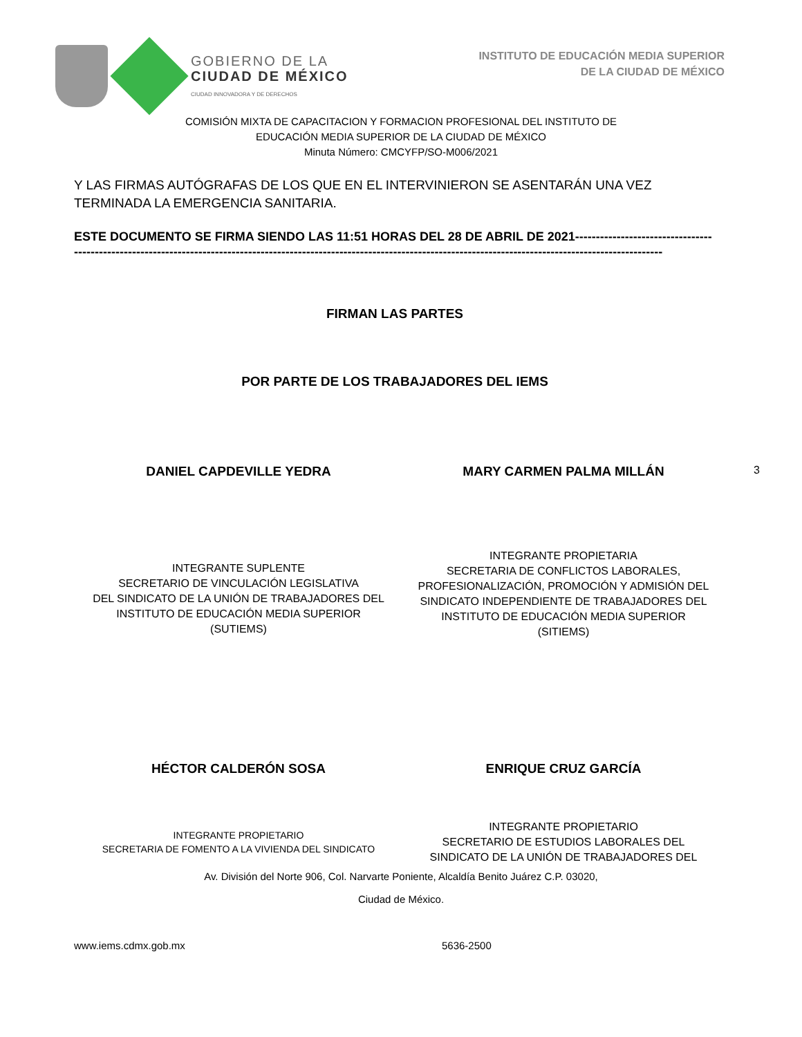GOBIERNO DE LA
CIUDAD DE MÉXICO
CIUDAD INNOVADORA Y DE DERECHOS
INSTITUTO DE EDUCACIÓN MEDIA SUPERIOR
DE LA CIUDAD DE MÉXICO
COMISIÓN MIXTA DE CAPACITACION Y FORMACION PROFESIONAL DEL INSTITUTO DE
EDUCACIÓN MEDIA SUPERIOR DE LA CIUDAD DE MÉXICO
Minuta Número: CMCYFP/SO-M006/2021
Y LAS FIRMAS AUTÓGRAFAS DE LOS QUE EN EL INTERVINIERON SE ASENTARÁN UNA VEZ TERMINADA LA EMERGENCIA SANITARIA.
ESTE DOCUMENTO SE FIRMA SIENDO LAS 11:51 HORAS DEL 28 DE ABRIL DE 2021--------------------------------- ----------------------------------------------------------------------------------------------------------------------------------------------
FIRMAN LAS PARTES
POR PARTE DE LOS TRABAJADORES DEL IEMS
DANIEL CAPDEVILLE YEDRA MARY CARMEN PALMA MILLÁN
3
INTEGRANTE SUPLENTE
SECRETARIO DE VINCULACIÓN LEGISLATIVA
DEL SINDICATO DE LA UNIÓN DE TRABAJADORES DEL
INSTITUTO DE EDUCACIÓN MEDIA SUPERIOR
(SUTIEMS)
INTEGRANTE PROPIETARIA
SECRETARIA DE CONFLICTOS LABORALES,
PROFESIONALIZACIÓN, PROMOCIÓN Y ADMISIÓN DEL
SINDICATO INDEPENDIENTE DE TRABAJADORES DEL
INSTITUTO DE EDUCACIÓN MEDIA SUPERIOR
(SITIEMS)
HÉCTOR CALDERÓN SOSA ENRIQUE CRUZ GARCÍA
INTEGRANTE PROPIETARIO
SECRETARIA DE FOMENTO A LA VIVIENDA DEL SINDICATO
INTEGRANTE PROPIETARIO
SECRETARIO DE ESTUDIOS LABORALES DEL
SINDICATO DE LA UNIÓN DE TRABAJADORES DEL
Av. División del Norte 906, Col. Narvarte Poniente, Alcaldía Benito Juárez C.P. 03020,
Ciudad de México.
www.iems.cdmx.gob.mx 5636-2500